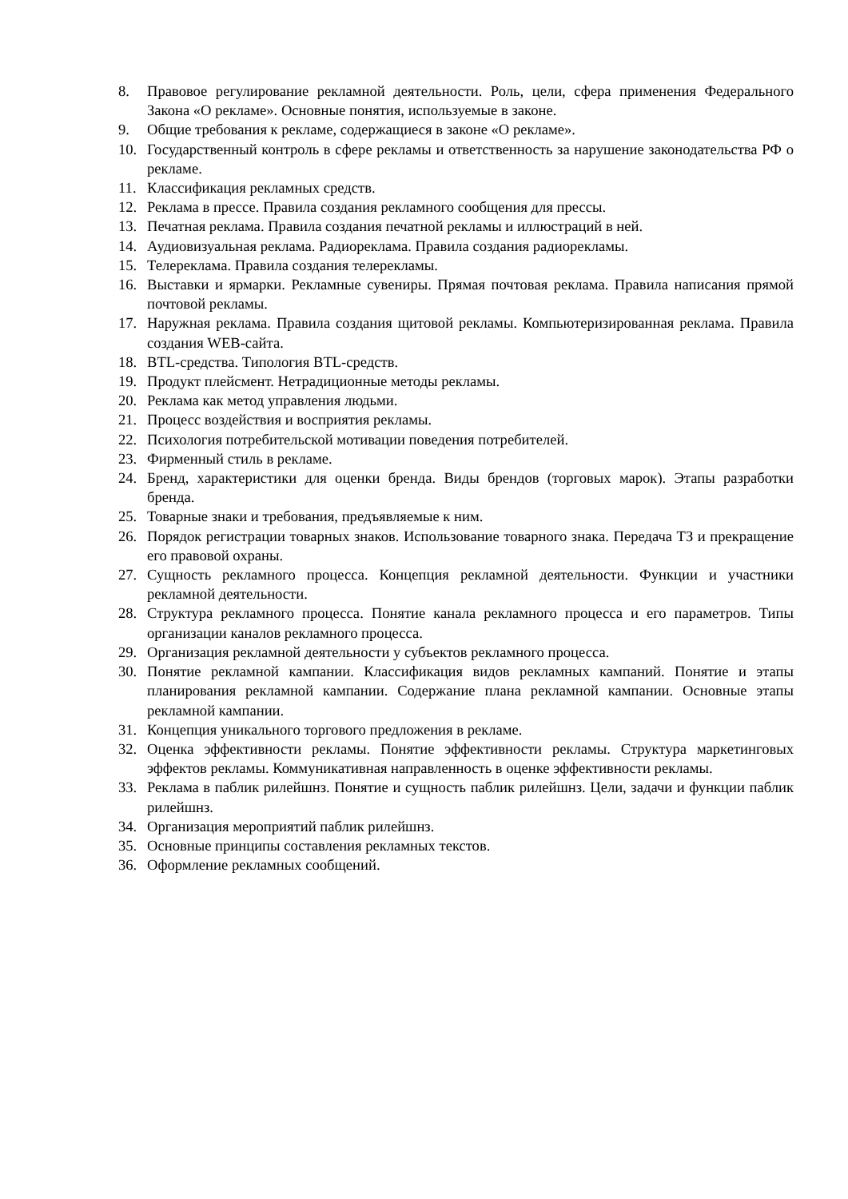8. Правовое регулирование рекламной деятельности. Роль, цели, сфера применения Федерального Закона «О рекламе». Основные понятия, используемые в законе.
9. Общие требования к рекламе, содержащиеся в законе «О рекламе».
10. Государственный контроль в сфере рекламы и ответственность за нарушение законодательства РФ о рекламе.
11. Классификация рекламных средств.
12. Реклама в прессе. Правила создания рекламного сообщения для прессы.
13. Печатная реклама. Правила создания печатной рекламы и иллюстраций в ней.
14. Аудиовизуальная реклама. Радиореклама. Правила создания радиорекламы.
15. Телереклама. Правила создания телерекламы.
16. Выставки и ярмарки. Рекламные сувениры. Прямая почтовая реклама. Правила написания прямой почтовой рекламы.
17. Наружная реклама. Правила создания щитовой рекламы. Компьютеризированная реклама. Правила создания WEB-сайта.
18. BTL-средства. Типология BTL-средств.
19. Продукт плейсмент. Нетрадиционные методы рекламы.
20. Реклама как метод управления людьми.
21. Процесс воздействия и восприятия рекламы.
22. Психология потребительской мотивации поведения потребителей.
23. Фирменный стиль в рекламе.
24. Бренд, характеристики для оценки бренда. Виды брендов (торговых марок). Этапы разработки бренда.
25. Товарные знаки и требования, предъявляемые к ним.
26. Порядок регистрации товарных знаков. Использование товарного знака. Передача ТЗ и прекращение его правовой охраны.
27. Сущность рекламного процесса. Концепция рекламной деятельности. Функции и участники рекламной деятельности.
28. Структура рекламного процесса. Понятие канала рекламного процесса и его параметров. Типы организации каналов рекламного процесса.
29. Организация рекламной деятельности у субъектов рекламного процесса.
30. Понятие рекламной кампании. Классификация видов рекламных кампаний. Понятие и этапы планирования рекламной кампании. Содержание плана рекламной кампании. Основные этапы рекламной кампании.
31. Концепция уникального торгового предложения в рекламе.
32. Оценка эффективности рекламы. Понятие эффективности рекламы. Структура маркетинговых эффектов рекламы. Коммуникативная направленность в оценке эффективности рекламы.
33. Реклама в паблик рилейшнз. Понятие и сущность паблик рилейшнз. Цели, задачи и функции паблик рилейшнз.
34. Организация мероприятий паблик рилейшнз.
35. Основные принципы составления рекламных текстов.
36. Оформление рекламных сообщений.